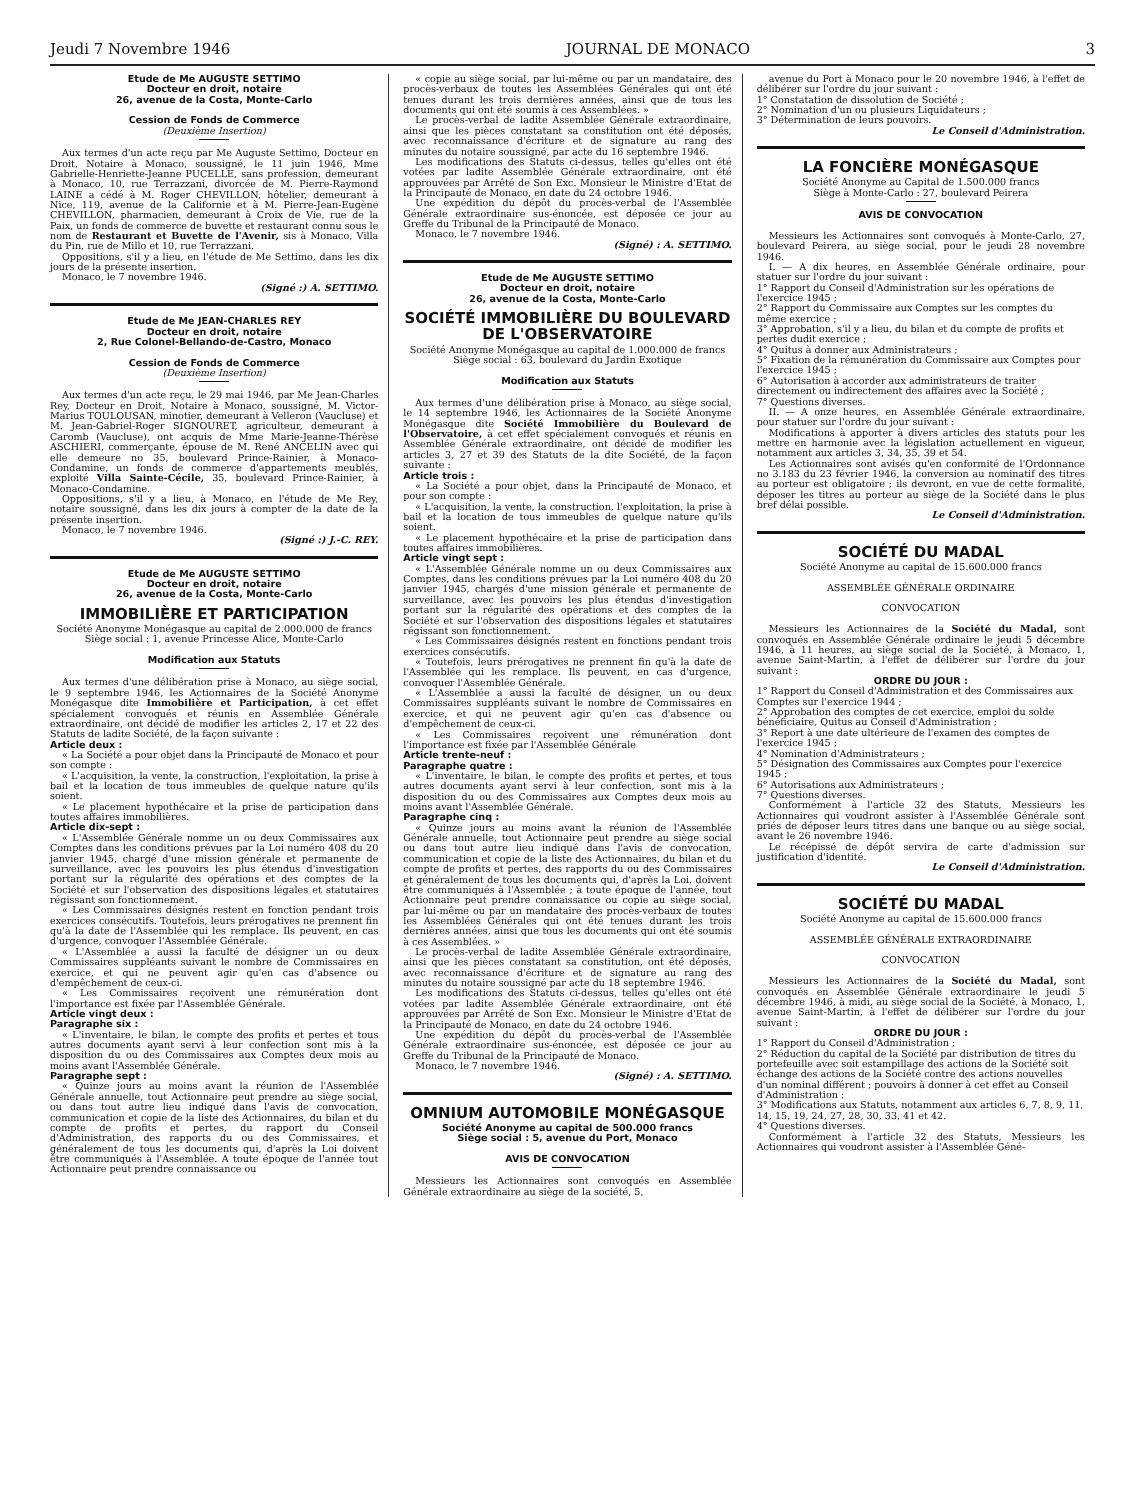Jeudi 7 Novembre 1946 JOURNAL DE MONACO 3
Etude de Me AUGUSTE SETTIMO
Docteur en droit, notaire
26, avenue de la Costa, Monte-Carlo
Cession de Fonds de Commerce
(Deuxième Insertion)
Aux termes d'un acte reçu par Me Auguste Settimo, Docteur en Droit, Notaire à Monaco, soussigné, le 11 juin 1946, Mme Gabrielle-Henriette-Jeanne PUCELLE, sans profession, demeurant à Monaco, 10, rue Terrazzani, divorcée de M. Pierre-Raymond LAINE a cédé à M. Roger CHEVILLON, hôtelier, demeurant à Nice, 119, avenue de la Californie et à M. Pierre-Jean-Eugène CHEVILLON, pharmacien, demeurant à Croix de Vie, rue de la Paix, un fonds de commerce de buvette et restaurant connu sous le nom de Restaurant et Buvette de l'Avenir, sis à Monaco, Villa du Pin, rue de Millo et 10, rue Terrazzani.
Oppositions, s'il y a lieu, en l'étude de Me Settimo, dans les dix jours de la présente insertion.
Monaco, le 7 novembre 1946.
(Signé :) A. SETTIMO.
Etude de Me JEAN-CHARLES REY
Docteur en droit, notaire
2, Rue Colonel-Bellando-de-Castro, Monaco
Cession de Fonds de Commerce
(Deuxième Insertion)
Aux termes d'un acte reçu, le 29 mai 1946, par Me Jean-Charles Rey, Docteur en Droit, Notaire à Monaco, soussigné, M. Victor-Marius TOULOUSAN, minotier, demeurant à Velleron (Vaucluse) et M. Jean-Gabriel-Roger SIGNOURET, agriculteur, demeurant à Caromb (Vaucluse), ont acquis de Mme Marie-Jeanne-Thérèse ASCHIERI, commerçante, épouse de M. René ANCELIN avec qui elle demeure no 35, boulevard Prince-Rainier, à Monaco-Condamine, un fonds de commerce d'appartements meublés, exploité Villa Sainte-Cécile, 35, boulevard Prince-Rainier, à Monaco-Condamine.
Oppositions, s'il y a lieu, à Monaco, en l'étude de Me Rey, notaire soussigné, dans les dix jours à compter de la date de la présente insertion.
Monaco, le 7 novembre 1946.
(Signé :) J.-C. REY.
Etude de Me AUGUSTE SETTIMO
Docteur en droit, notaire
26, avenue de la Costa, Monte-Carlo
IMMOBILIÈRE ET PARTICIPATION
Société Anonyme Monégasque au capital de 2.000.000 de francs
Siège social : 1, avenue Princesse Alice, Monte-Carlo
Modification aux Statuts
Aux termes d'une délibération prise à Monaco, au siège social, le 9 septembre 1946, les Actionnaires de la Société Anonyme Monégasque dite Immobilière et Participation, à cet effet spécialement convoqués et réunis en Assemblée Générale extraordinaire, ont décidé de modifier les articles 2, 17 et 22 des Statuts de ladite Société, de la façon suivante :
Article deux :
« La Société a pour objet dans la Principauté de Monaco et pour son compte :
« L'acquisition, la vente, la construction, l'exploitation, la prise à bail et la location de tous immeubles de quelque nature qu'ils soient.
« Le placement hypothécaire et la prise de participation dans toutes affaires immobilières.
Article dix-sept :
« L'Assemblée Générale nomme un ou deux Commissaires aux Comptes dans les conditions prévues par la Loi numéro 408 du 20 janvier 1945, chargé d'une mission générale et permanente de surveillance, avec les pouvoirs les plus étendus d'investigation portant sur la régularité des opérations et des comptes de la Société et sur l'observation des dispositions légales et statutaires régissant son fonctionnement.
« Les Commissaires désignés restent en fonction pendant trois exercices consécutifs. Toutefois, leurs prérogatives ne prennent fin qu'à la date de l'Assemblée qui les remplace. Ils peuvent, en cas d'urgence, convoquer l'Assemblée Générale.
« L'Assemblée a aussi la faculté de désigner un ou deux Commissaires suppléants suivant le nombre de Commissaires en exercice, et qui ne peuvent agir qu'en cas d'absence ou d'empêchement de ceux-ci.
« Les Commissaires reçoivent une rémunération dont l'importance est fixée par l'Assemblée Générale.
Article vingt deux :
Paragraphe six :
« L'inventaire, le bilan, le compte des profits et pertes et tous autres documents ayant servi à leur confection sont mis à la disposition du ou des Commissaires aux Comptes deux mois au moins avant l'Assemblée Générale.
Paragraphe sept :
« Quinze jours au moins avant la réunion de l'Assemblée Générale annuelle, tout Actionnaire peut prendre au siège social, ou dans tout autre lieu indiqué dans l'avis de convocation, communication et copie de la liste des Actionnaires, du bilan et du compte de profits et pertes, du rapport du Conseil d'Administration, des rapports du ou des Commissaires, et généralement de tous les documents qui, d'après la Loi doivent être communiqués à l'Assemblée. A toute époque de l'année tout Actionnaire peut prendre connaissance ou
« copie au siège social, par lui-même ou par un mandataire, des procès-verbaux de toutes les Assemblées Générales qui ont été tenues durant les trois dernières années, ainsi que de tous les documents qui ont été soumis à ces Assemblées. »
Le procès-verbal de ladite Assemblée Générale extraordinaire, ainsi que les pièces constatant sa constitution ont été déposés, avec reconnaissance d'écriture et de signature au rang des minutes du notaire soussigné, par acte du 16 septembre 1946.
Les modifications des Statuts ci-dessus, telles qu'elles ont été votées par ladite Assemblée Générale extraordinaire, ont été approuvées par Arrêté de Son Exc. Monsieur le Ministre d'Etat de la Principauté de Monaco, en date du 24 octobre 1946.
Une expédition du dépôt du procès-verbal de l'Assemblée Générale extraordinaire sus-énoncée, est déposée ce jour au Greffe du Tribunal de la Principauté de Monaco.
Monaco, le 7 novembre 1946.
(Signé) : A. SETTIMO.
Etude de Me AUGUSTE SETTIMO
Docteur en droit, notaire
26, avenue de la Costa, Monte-Carlo
SOCIÉTÉ IMMOBILIÈRE DU BOULEVARD DE L'OBSERVATOIRE
Société Anonyme Monégasque au capital de 1.000.000 de francs
Siège social : 63, boulevard du Jardin Exotique
Modification aux Statuts
Aux termes d'une délibération prise à Monaco, au siège social, le 14 septembre 1946, les Actionnaires de la Société Anonyme Monégasque dite Société Immobilière du Boulevard de l'Observatoire, à cet effet spécialement convoqués et réunis en Assemblée Générale extraordinaire, ont décidé de modifier les articles 3, 27 et 39 des Statuts de la dite Société, de la façon suivante :
Article trois :
« La Société a pour objet, dans la Principauté de Monaco, et pour son compte :
« L'acquisition, la vente, la construction, l'exploitation, la prise à bail et la location de tous immeubles de quelque nature qu'ils soient.
« Le placement hypothécaire et la prise de participation dans toutes affaires immobilières.
Article vingt sept :
« L'Assemblée Générale nomme un ou deux Commissaires aux Comptes, dans les conditions prévues par la Loi numéro 408 du 20 janvier 1945, chargés d'une mission générale et permanente de surveillance, avec les pouvoirs les plus étendus d'investigation portant sur la régularité des opérations et des comptes de la Société et sur l'observation des dispositions légales et statutaires régissant son fonctionnement.
« Les Commissaires désignés restent en fonctions pendant trois exercices consécutifs.
« Toutefois, leurs prérogatives ne prennent fin qu'à la date de l'Assemblée qui les remplace. Ils peuvent, en cas d'urgence, convoquer l'Assemblée Générale.
« L'Assemblée a aussi la faculté de désigner, un ou deux Commissaires suppléants suivant le nombre de Commissaires en exercice, et qui ne peuvent agir qu'en cas d'absence ou d'empêchement de ceux-ci.
« Les Commissaires reçoivent une rémunération dont l'importance est fixée par l'Assemblée Générale
Article trente-neuf :
Paragraphe quatre :
« L'inventaire, le bilan, le compte des profits et pertes, et tous autres documents ayant servi à leur confection, sont mis à la disposition du ou des Commissaires aux Comptes deux mois au moins avant l'Assemblée Générale.
Paragraphe cinq :
« Quinze jours au moins avant la réunion de l'Assemblée Générale annuelle, tout Actionnaire peut prendre au siège social ou dans tout autre lieu indiqué dans l'avis de convocation, communication et copie de la liste des Actionnaires, du bilan et du compte de profits et pertes, des rapports du ou des Commissaires et généralement de tous les documents qui, d'après la Loi, doivent être communiqués à l'Assemblée ; à toute époque de l'année, tout Actionnaire peut prendre connaissance ou copie au siège social, par lui-même ou par un mandataire des procès-verbaux de toutes les Assemblées Générales qui ont été tenues durant les trois dernières années, ainsi que tous les documents qui ont été soumis à ces Assemblées. »
Le procès-verbal de ladite Assemblée Générale extraordinaire, ainsi que les pièces constatant sa constitution, ont été déposés, avec reconnaissance d'écriture et de signature au rang des minutes du notaire soussigné par acte du 18 septembre 1946.
Les modifications des Statuts ci-dessus, telles qu'elles ont été votées par ladite Assemblée Générale extraordinaire, ont été approuvées par Arrêté de Son Exc. Monsieur le Ministre d'Etat de la Principauté de Monaco, en date du 24 octobre 1946.
Une expédition du dépôt du procès-verbal de l'Assemblée Générale extraordinaire sus-énoncée, est déposée ce jour au Greffe du Tribunal de la Principauté de Monaco.
Monaco, le 7 novembre 1946.
(Signé) : A. SETTIMO.
OMNIUM AUTOMOBILE MONÉGASQUE
Société Anonyme au capital de 500.000 francs
Siège social : 5, avenue du Port, Monaco
AVIS DE CONVOCATION
Messieurs les Actionnaires sont convoqués en Assemblée Générale extraordinaire au siège de la société, 5,
avenue du Port à Monaco pour le 20 novembre 1946, à l'effet de délibérer sur l'ordre du jour suivant :
1° Constatation de dissolution de Société ;
2° Nomination d'un ou plusieurs Liquidateurs ;
3° Détermination de leurs pouvoirs.
Le Conseil d'Administration.
LA FONCIÈRE MONÉGASQUE
Société Anonyme au Capital de 1.500.000 francs
Siège à Monte-Carlo : 27, boulevard Peirera
AVIS DE CONVOCATION
Messieurs les Actionnaires sont convoqués à Monte-Carlo, 27, boulevard Peirera, au siège social, pour le jeudi 28 novembre 1946.
I. — A dix heures, en Assemblée Générale ordinaire, pour statuer sur l'ordre du jour suivant :
1° Rapport du Conseil d'Administration sur les opérations de l'exercice 1945 ;
2° Rapport du Commissaire aux Comptes sur les comptes du même exercice ;
3° Approbation, s'il y a lieu, du bilan et du compte de profits et pertes dudit exercice ;
4° Quitus à donner aux Administrateurs ;
5° Fixation de la rémunération du Commissaire aux Comptes pour l'exercice 1945 ;
6° Autorisation à accorder aux administrateurs de traiter directement ou indirectement des affaires avec la Société ;
7° Questions diverses.
II. — A onze heures, en Assemblée Générale extraordinaire, pour statuer sur l'ordre du jour suivant :
Modifications à apporter à divers articles des statuts pour les mettre en harmonie avec la législation actuellement en vigueur, notamment aux articles 3, 34, 35, 39 et 54.
Les Actionnaires sont avisés qu'en conformité de l'Ordonnance no 3.183 du 23 février 1946, la conversion au nominatif des titres au porteur est obligatoire ; ils devront, en vue de cette formalité, déposer les titres au porteur au siège de la Société dans le plus bref délai possible.
Le Conseil d'Administration.
SOCIÉTÉ DU MADAL
Société Anonyme au capital de 15.600.000 francs
ASSEMBLÉE GÉNÉRALE ORDINAIRE
CONVOCATION
Messieurs les Actionnaires de la Société du Madal, sont convoqués en Assemblée Générale ordinaire le jeudi 5 décembre 1946, à 11 heures, au siège social de la Société, à Monaco, 1, avenue Saint-Martin, à l'effet de délibérer sur l'ordre du jour suivant :
ORDRE DU JOUR :
1° Rapport du Conseil d'Administration et des Commissaires aux Comptes sur l'exercice 1944 ;
2° Approbation des comptes de cet exercice, emploi du solde bénéficiaire, Quitus au Conseil d'Administration ;
3° Report à une date ultérieure de l'examen des comptes de l'exercice 1945 ;
4° Nomination d'Administrateurs ;
5° Désignation des Commissaires aux Comptes pour l'exercice 1945 ;
6° Autorisations aux Administrateurs ;
7° Questions diverses.
Conformément à l'article 32 des Statuts, Messieurs les Actionnaires qui voudront assister à l'Assemblée Générale sont priés de déposer leurs titres dans une banque ou au siège social, avant le 26 novembre 1946.
Le récépissé de dépôt servira de carte d'admission sur justification d'identité.
Le Conseil d'Administration.
SOCIÉTÉ DU MADAL
Société Anonyme au capital de 15.600.000 francs
ASSEMBLÉE GÉNÉRALE EXTRAORDINAIRE
CONVOCATION
Messieurs les Actionnaires de la Société du Madal, sont convoqués en Assemblée Générale extraordinaire le jeudi 5 décembre 1946, à midi, au siège social de la Société, à Monaco, 1, avenue Saint-Martin, à l'effet de délibérer sur l'ordre du jour suivant :
ORDRE DU JOUR :
1° Rapport du Conseil d'Administration ;
2° Réduction du capital de la Société par distribution de titres du portefeuille avec soit estampillage des actions de la Société soit échange des actions de la Société contre des actions nouvelles d'un nominal différent ; pouvoirs à donner à cet effet au Conseil d'Administration ;
3° Modifications aux Statuts, notamment aux articles 6, 7, 8, 9, 11, 14, 15, 19, 24, 27, 28, 30, 33, 41 et 42.
4° Questions diverses.
Conformément à l'article 32 des Statuts, Messieurs les Actionnaires qui voudront assister à l'Assemblée Géné-